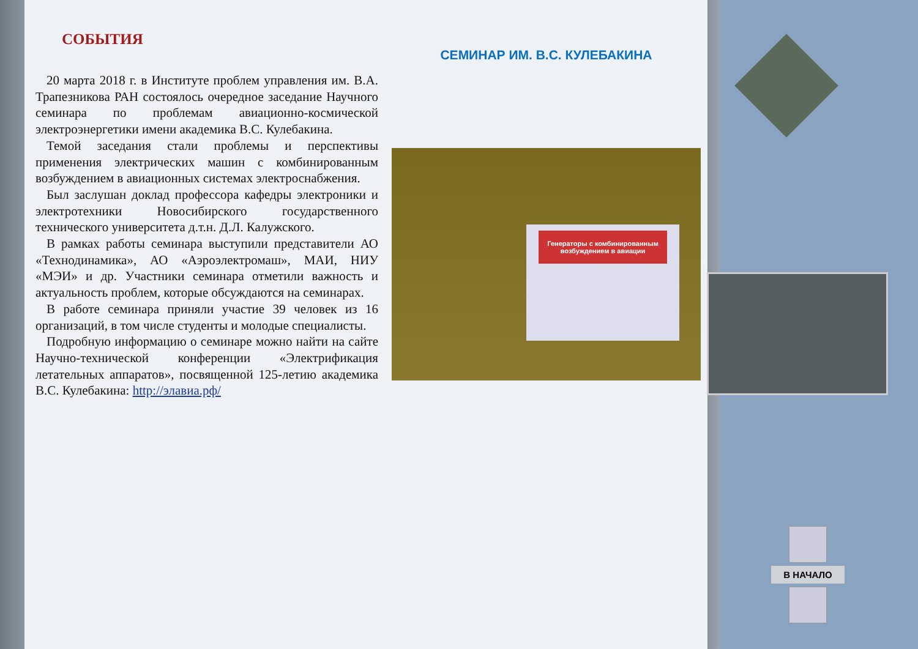СОБЫТИЯ
20 марта 2018 г. в Институте проблем управления им. В.А. Трапезникова РАН состоялось очередное заседание Научного семинара по проблемам авиационно-космической электроэнергетики имени академика В.С. Кулебакина.
Темой заседания стали проблемы и перспективы применения электрических машин с комбинированным возбуждением в авиационных системах электроснабжения.
Был заслушан доклад профессора кафедры электроники и электротехники Новосибирского государственного технического университета д.т.н. Д.Л. Калужского.
В рамках работы семинара выступили представители АО «Технодинамика», АО «Аэроэлектромаш», МАИ, НИУ «МЭИ» и др. Участники семинара отметили важность и актуальность проблем, которые обсуждаются на семинарах.
В работе семинара приняли участие 39 человек из 16 организаций, в том числе студенты и молодые специалисты.
Подробную информацию о семинаре можно найти на сайте Научно-технической конференции «Электрификация летательных аппаратов», посвященной 125-летию академика В.С. Кулебакина: http://элавиа.рф/
СЕМИНАР ИМ. В.С. КУЛЕБАКИНА
Генераторы с комбинированным возбуждением в авиации
В НАЧАЛО